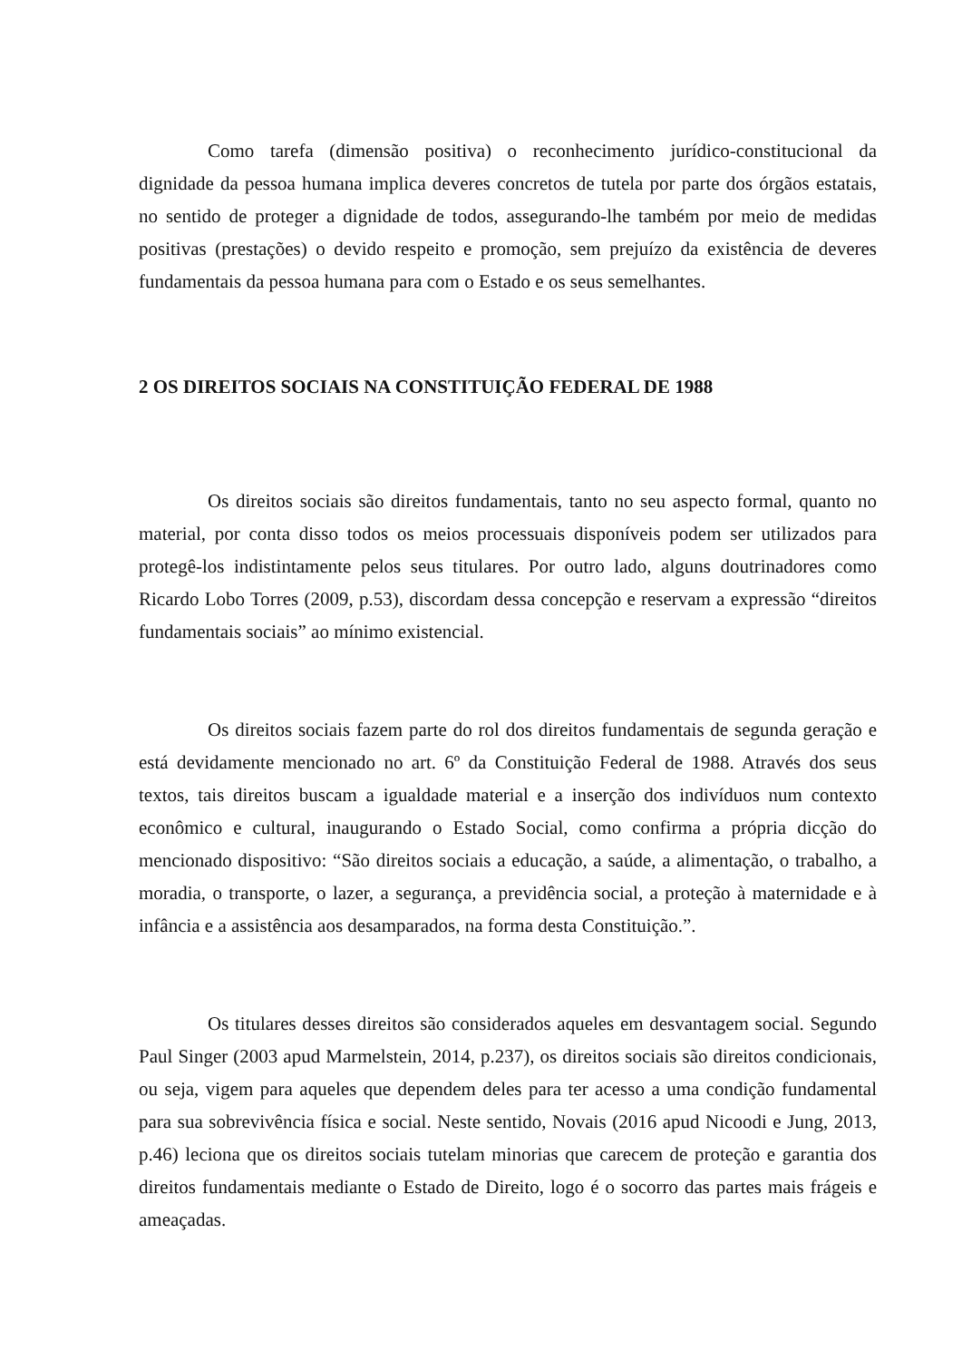Como tarefa (dimensão positiva) o reconhecimento jurídico-constitucional da dignidade da pessoa humana implica deveres concretos de tutela por parte dos órgãos estatais, no sentido de proteger a dignidade de todos, assegurando-lhe também por meio de medidas positivas (prestações) o devido respeito e promoção, sem prejuízo da existência de deveres fundamentais da pessoa humana para com o Estado e os seus semelhantes.
2 OS DIREITOS SOCIAIS NA CONSTITUIÇÃO FEDERAL DE 1988
Os direitos sociais são direitos fundamentais, tanto no seu aspecto formal, quanto no material, por conta disso todos os meios processuais disponíveis podem ser utilizados para protegê-los indistintamente pelos seus titulares. Por outro lado, alguns doutrinadores como Ricardo Lobo Torres (2009, p.53), discordam dessa concepção e reservam a expressão “direitos fundamentais sociais” ao mínimo existencial.
Os direitos sociais fazem parte do rol dos direitos fundamentais de segunda geração e está devidamente mencionado no art. 6º da Constituição Federal de 1988. Através dos seus textos, tais direitos buscam a igualdade material e a inserção dos indivíduos num contexto econômico e cultural, inaugurando o Estado Social, como confirma a própria dicção do mencionado dispositivo: “São direitos sociais a educação, a saúde, a alimentação, o trabalho, a moradia, o transporte, o lazer, a segurança, a previdência social, a proteção à maternidade e à infância e a assistência aos desamparados, na forma desta Constituição.”.
Os titulares desses direitos são considerados aqueles em desvantagem social. Segundo Paul Singer (2003 apud Marmelstein, 2014, p.237), os direitos sociais são direitos condicionais, ou seja, vigem para aqueles que dependem deles para ter acesso a uma condição fundamental para sua sobrevivência física e social. Neste sentido, Novais (2016 apud Nicoodi e Jung, 2013, p.46) leciona que os direitos sociais tutelam minorias que carecem de proteção e garantia dos direitos fundamentais mediante o Estado de Direito, logo é o socorro das partes mais frágeis e ameaçadas.